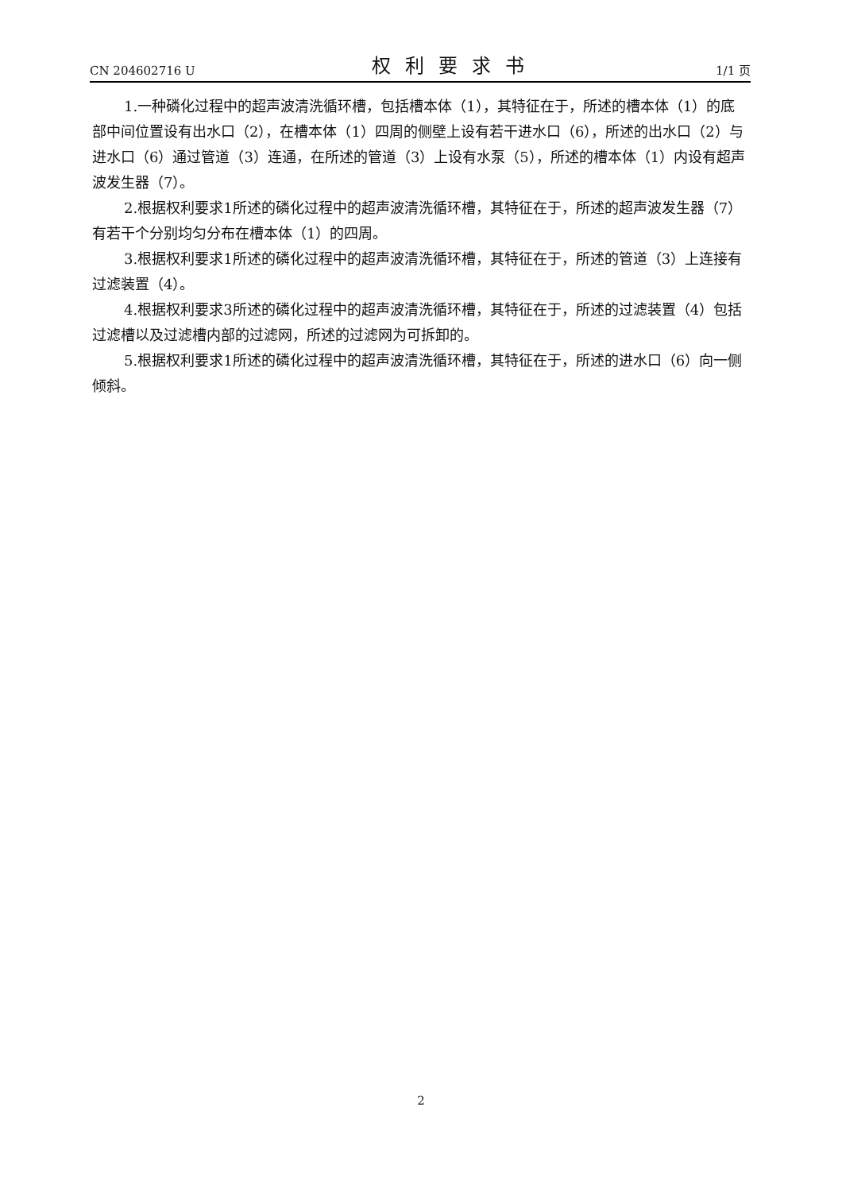CN 204602716 U 权利要求书 1/1 页
1.一种磷化过程中的超声波清洗循环槽，包括槽本体（1），其特征在于，所述的槽本体（1）的底部中间位置设有出水口（2），在槽本体（1）四周的侧壁上设有若干进水口（6），所述的出水口（2）与进水口（6）通过管道（3）连通，在所述的管道（3）上设有水泵（5），所述的槽本体（1）内设有超声波发生器（7）。
2.根据权利要求1所述的磷化过程中的超声波清洗循环槽，其特征在于，所述的超声波发生器（7）有若干个分别均匀分布在槽本体（1）的四周。
3.根据权利要求1所述的磷化过程中的超声波清洗循环槽，其特征在于，所述的管道（3）上连接有过滤装置（4）。
4.根据权利要求3所述的磷化过程中的超声波清洗循环槽，其特征在于，所述的过滤装置（4）包括过滤槽以及过滤槽内部的过滤网，所述的过滤网为可拆卸的。
5.根据权利要求1所述的磷化过程中的超声波清洗循环槽，其特征在于，所述的进水口（6）向一侧倾斜。
2